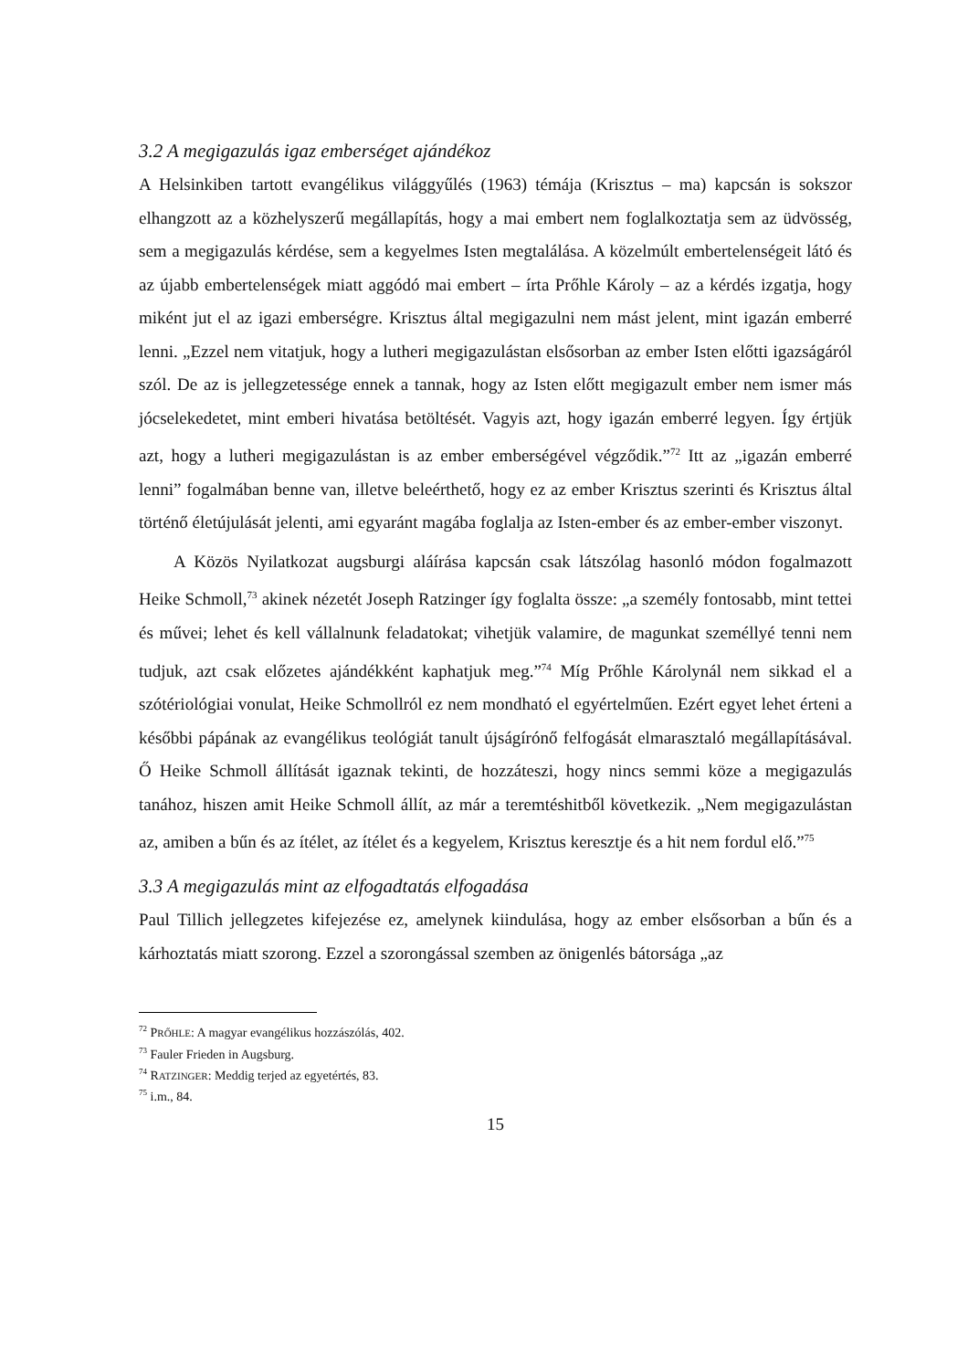3.2 A megigazulás igaz emberséget ajándékoz
A Helsinkiben tartott evangélikus világgyűlés (1963) témája (Krisztus – ma) kapcsán is sokszor elhangzott az a közhelyszerű megállapítás, hogy a mai embert nem foglalkoztatja sem az üdvösség, sem a megigazulás kérdése, sem a kegyelmes Isten megtalálása. A közelmúlt embertelenségeit látó és az újabb embertelenségek miatt aggódó mai embert – írta Prőhle Károly – az a kérdés izgatja, hogy miként jut el az igazi emberségre. Krisztus által megigazulni nem mást jelent, mint igazán emberré lenni. „Ezzel nem vitatjuk, hogy a lutheri megigazulástan elsősorban az ember Isten előtti igazságáról szól. De az is jellegzetessége ennek a tannak, hogy az Isten előtt megigazult ember nem ismer más jócselekedetet, mint emberi hivatása betöltését. Vagyis azt, hogy igazán emberré legyen. Így értjük azt, hogy a lutheri megigazulástan is az ember emberségével végződik.”<sup>72</sup> Itt az „igazán emberré lenni” fogalmában benne van, illetve beleérthető, hogy ez az ember Krisztus szerinti és Krisztus által történő életújulását jelenti, ami egyaránt magába foglalja az Isten-ember és az ember-ember viszonyt.
A Közös Nyilatkozat augsburgi aláírása kapcsán csak látszólag hasonló módon fogalmazott Heike Schmoll,<sup>73</sup> akinek nézetét Joseph Ratzinger így foglalta össze: „a személy fontosabb, mint tettei és művei; lehet és kell vállalnunk feladatokat; vihetjük valamire, de magunkat személlyé tenni nem tudjuk, azt csak előzetes ajándékként kaphatjuk meg.”<sup>74</sup> Míg Prőhle Károlynál nem sikkad el a szótériológiai vonulat, Heike Schmollról ez nem mondható el egyértelműen. Ezért egyet lehet érteni a későbbi pápának az evangélikus teológiát tanult újságírónő felfogását elmarasztaló megállapításával. Ő Heike Schmoll állítását igaznak tekinti, de hozzáteszi, hogy nincs semmi köze a megigazulás tanához, hiszen amit Heike Schmoll állít, az már a teremtéshitből következik. „Nem megigazulástan az, amiben a bűn és az ítélet, az ítélet és a kegyelem, Krisztus keresztje és a hit nem fordul elő.”<sup>75</sup>
3.3 A megigazulás mint az elfogadtatás elfogadása
Paul Tillich jellegzetes kifejezése ez, amelynek kiindulása, hogy az ember elsősorban a bűn és a kárhoztatás miatt szorong. Ezzel a szorongással szemben az önigenlés bátorsága „az
<sup>72</sup> PRŐHLE: A magyar evangélikus hozzászólás, 402.
<sup>73</sup> Fauler Frieden in Augsburg.
<sup>74</sup> RATZINGER: Meddig terjed az egyetértés, 83.
<sup>75</sup> i.m., 84.
15